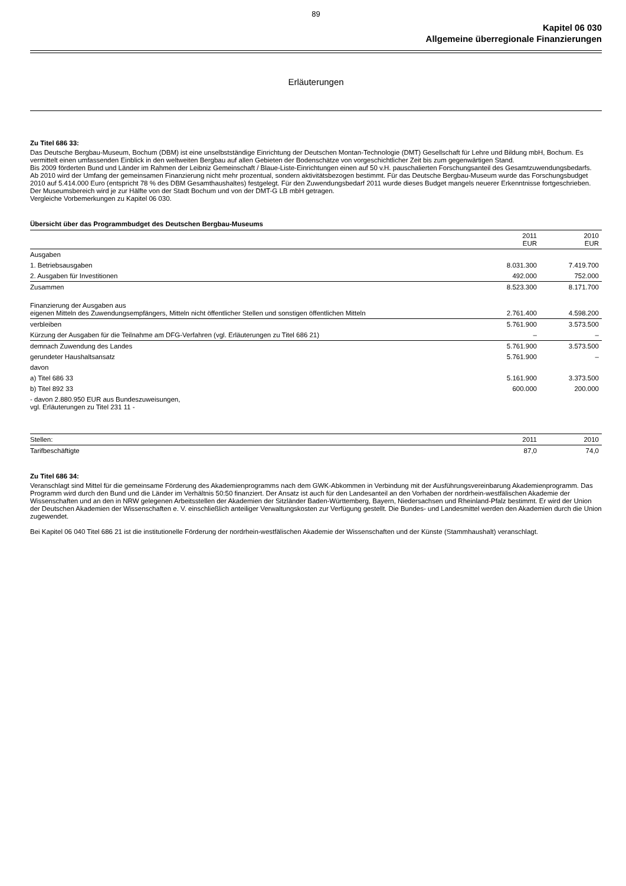89
Kapitel 06 030
Allgemeine überregionale Finanzierungen
Erläuterungen
Zu Titel 686 33:
Das Deutsche Bergbau-Museum, Bochum (DBM) ist eine unselbstständige Einrichtung der Deutschen Montan-Technologie (DMT) Gesellschaft für Lehre und Bildung mbH, Bochum. Es vermittelt einen umfassenden Einblick in den weltweiten Bergbau auf allen Gebieten der Bodenschätze von vorgeschichtlicher Zeit bis zum gegenwärtigen Stand.
Bis 2009 förderten Bund und Länder im Rahmen der Leibniz Gemeinschaft / Blaue-Liste-Einrichtungen einen auf 50 v.H. pauschalierten Forschungsanteil des Gesamtzuwendungsbedarfs.
Ab 2010 wird der Umfang der gemeinsamen Finanzierung nicht mehr prozentual, sondern aktivitätsbezogen bestimmt. Für das Deutsche Bergbau-Museum wurde das Forschungsbudget 2010 auf 5.414.000 Euro (entspricht 78 % des DBM Gesamthaushaltes) festgelegt. Für den Zuwendungsbedarf 2011 wurde dieses Budget mangels neuerer Erkenntnisse fortgeschrieben.
Der Museumsbereich wird je zur Hälfte von der Stadt Bochum und von der DMT-G LB mbH getragen.
Vergleiche Vorbemerkungen zu Kapitel 06 030.
Übersicht über das Programmbudget des Deutschen Bergbau-Museums
| | 2011 EUR | 2010 EUR |
| --- | --- | --- |
| Ausgaben | | |
| 1. Betriebsausgaben | 8.031.300 | 7.419.700 |
| 2. Ausgaben für Investitionen | 492.000 | 752.000 |
| Zusammen | 8.523.300 | 8.171.700 |
| Finanzierung der Ausgaben aus eigenen Mitteln des Zuwendungsempfängers, Mitteln nicht öffentlicher Stellen und sonstigen öffentlichen Mitteln | 2.761.400 | 4.598.200 |
| verbleiben | 5.761.900 | 3.573.500 |
| Kürzung der Ausgaben für die Teilnahme am DFG-Verfahren (vgl. Erläuterungen zu Titel 686 21) | – | – |
| demnach Zuwendung des Landes | 5.761.900 | 3.573.500 |
| gerundeter Haushaltsansatz | 5.761.900 | – |
| davon | | |
| a) Titel 686 33 | 5.161.900 | 3.373.500 |
| b) Titel 892 33 | 600.000 | 200.000 |
| - davon 2.880.950 EUR aus Bundeszuweisungen, vgl. Erläuterungen zu Titel 231 11 - | | |
| Stellen: | 2011 | 2010 |
| Tarifbeschäftigte | 87,0 | 74,0 |
Zu Titel 686 34:
Veranschlagt sind Mittel für die gemeinsame Förderung des Akademienprogramms nach dem GWK-Abkommen in Verbindung mit der Ausführungsvereinbarung Akademienprogramm. Das Programm wird durch den Bund und die Länder im Verhältnis 50:50 finanziert. Der Ansatz ist auch für den Landesanteil an den Vorhaben der nordrhein-westfälischen Akademie der Wissenschaften und an den in NRW gelegenen Arbeitsstellen der Akademien der Sitzländer Baden-Württemberg, Bayern, Niedersachsen und Rheinland-Pfalz bestimmt. Er wird der Union der Deutschen Akademien der Wissenschaften e. V. einschließlich anteiliger Verwaltungskosten zur Verfügung gestellt. Die Bundes- und Landesmittel werden den Akademien durch die Union zugewendet.
Bei Kapitel 06 040 Titel 686 21 ist die institutionelle Förderung der nordrhein-westfälischen Akademie der Wissenschaften und der Künste (Stammhaushalt) veranschlagt.